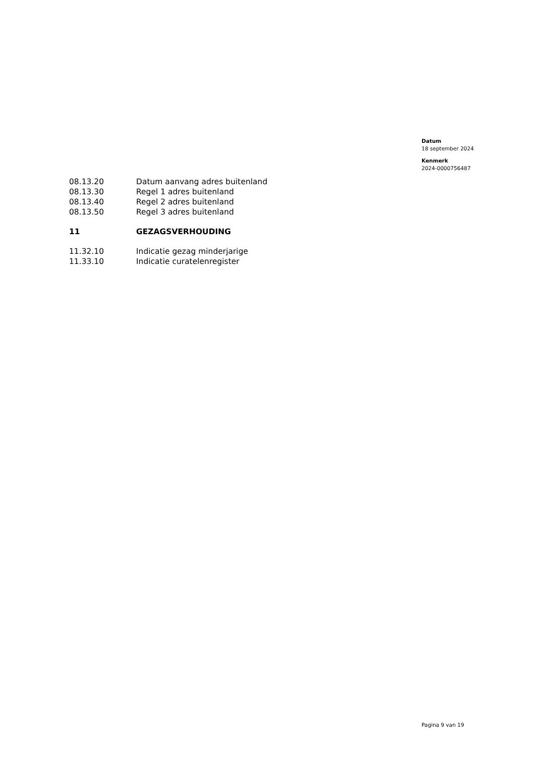Datum
18 september 2024
Kenmerk
2024-0000756487
08.13.20 Datum aanvang adres buitenland
08.13.30 Regel 1 adres buitenland
08.13.40 Regel 2 adres buitenland
08.13.50 Regel 3 adres buitenland
11 GEZAGSVERHOUDING
11.32.10 Indicatie gezag minderjarige
11.33.10 Indicatie curatelenregister
Pagina 9 van 19